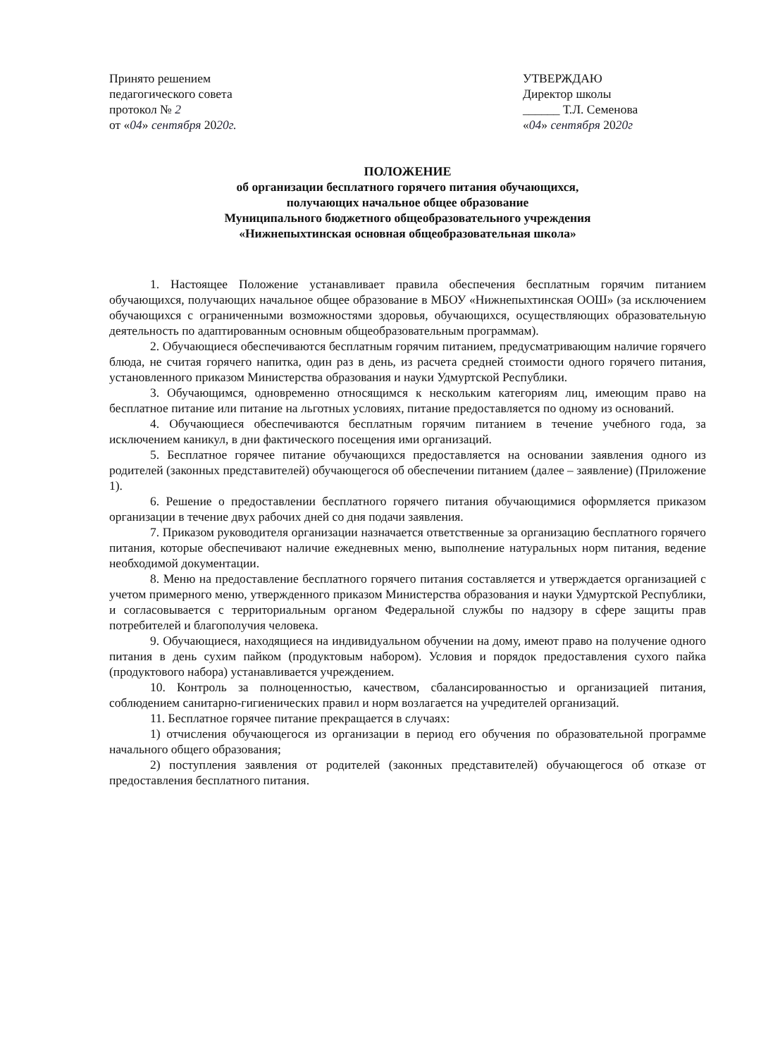Принято решением
педагогического совета
протокол № 2
от «04» сентября 2020г.
УТВЕРЖДАЮ
Директор школы
______ Т.Л. Семенова
«04» сентября 2020г
ПОЛОЖЕНИЕ
об организации бесплатного горячего питания обучающихся,
получающих начальное общее образование
Муниципального бюджетного общеобразовательного учреждения
«Нижнепыхтинская основная общеобразовательная школа»
1. Настоящее Положение устанавливает правила обеспечения бесплатным горячим питанием обучающихся, получающих начальное общее образование в МБОУ «Нижнепыхтинская ООШ» (за исключением обучающихся с ограниченными возможностями здоровья, обучающихся, осуществляющих образовательную деятельность по адаптированным основным общеобразовательным программам).
2. Обучающиеся обеспечиваются бесплатным горячим питанием, предусматривающим наличие горячего блюда, не считая горячего напитка, один раз в день, из расчета средней стоимости одного горячего питания, установленного приказом Министерства образования и науки Удмуртской Республики.
3. Обучающимся, одновременно относящимся к нескольким категориям лиц, имеющим право на бесплатное питание или питание на льготных условиях, питание предоставляется по одному из оснований.
4. Обучающиеся обеспечиваются бесплатным горячим питанием в течение учебного года, за исключением каникул, в дни фактического посещения ими организаций.
5. Бесплатное горячее питание обучающихся предоставляется на основании заявления одного из родителей (законных представителей) обучающегося об обеспечении питанием (далее – заявление) (Приложение 1).
6. Решение о предоставлении бесплатного горячего питания обучающимися оформляется приказом организации в течение двух рабочих дней со дня подачи заявления.
7. Приказом руководителя организации назначается ответственные за организацию бесплатного горячего питания, которые обеспечивают наличие ежедневных меню, выполнение натуральных норм питания, ведение необходимой документации.
8. Меню на предоставление бесплатного горячего питания составляется и утверждается организацией с учетом примерного меню, утвержденного приказом Министерства образования и науки Удмуртской Республики, и согласовывается с территориальным органом Федеральной службы по надзору в сфере защиты прав потребителей и благополучия человека.
9. Обучающиеся, находящиеся на индивидуальном обучении на дому, имеют право на получение одного питания в день сухим пайком (продуктовым набором). Условия и порядок предоставления сухого пайка (продуктового набора) устанавливается учреждением.
10. Контроль за полноценностью, качеством, сбалансированностью и организацией питания, соблюдением санитарно-гигиенических правил и норм возлагается на учредителей организаций.
11. Бесплатное горячее питание прекращается в случаях:
1) отчисления обучающегося из организации в период его обучения по образовательной программе начального общего образования;
2) поступления заявления от родителей (законных представителей) обучающегося об отказе от предоставления бесплатного питания.